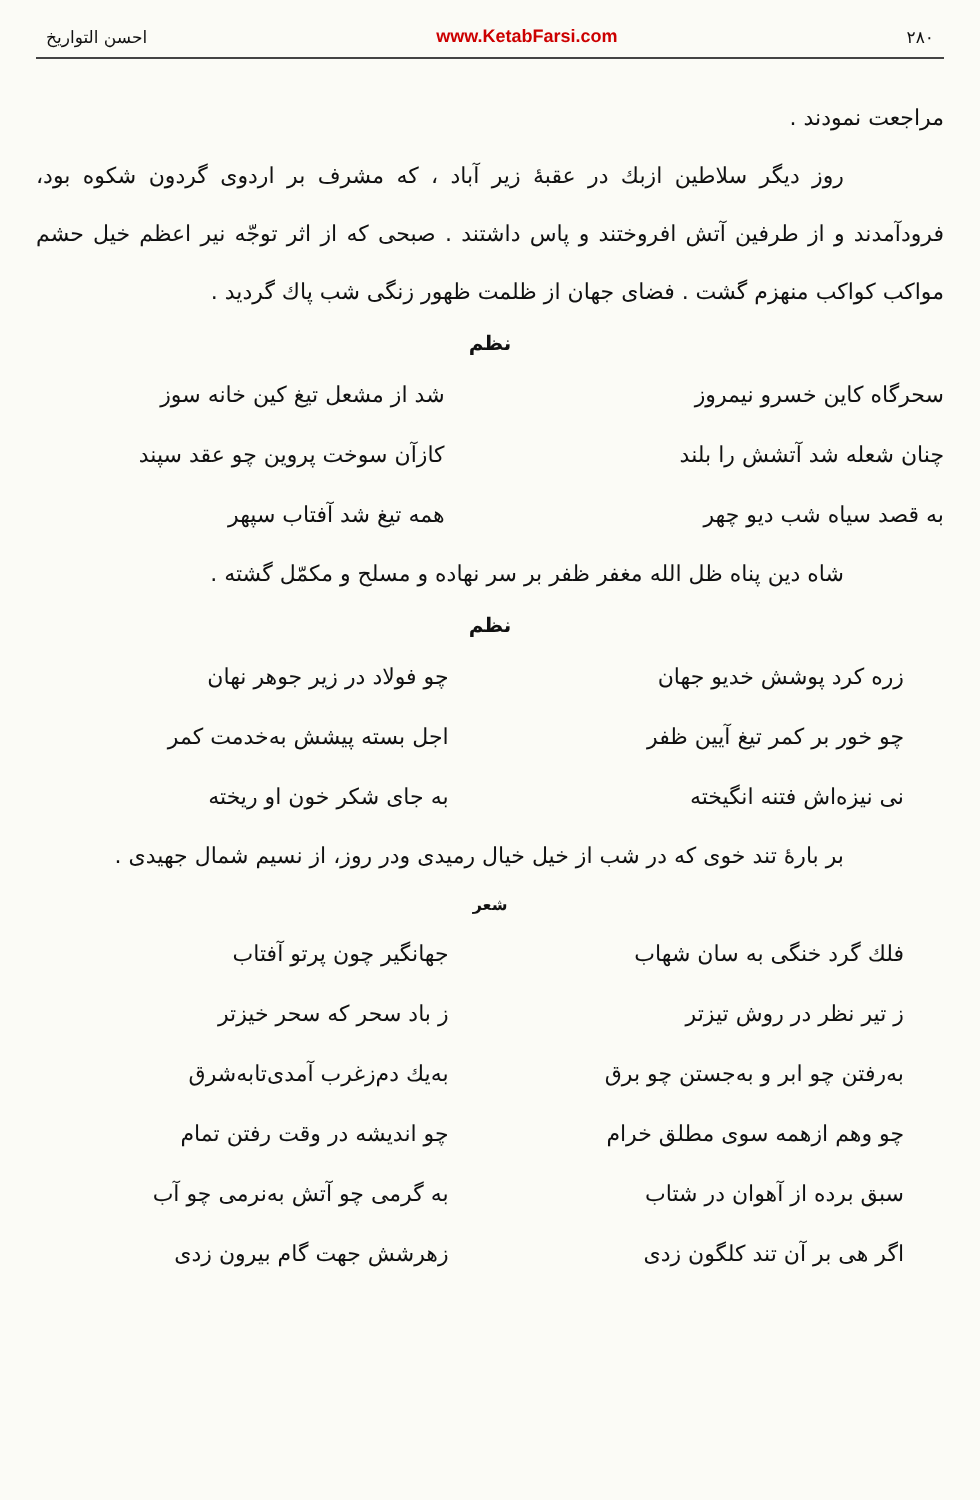۲۸۰ www.KetabFarsi.com احسن التواریخ
مراجعت نمودند .
روز دیگر سلاطین ازبك در عقبهٔ زیر آباد ، که مشرف بر اردوی گردون شکوه بود، فرودآمدند و از طرفین آتش افروختند و پاس داشتند . صبحی که از اثر توجّه نیر اعظم خیل حشم مواکب کواکب منهزم گشت . فضای جهان از ظلمت ظهور زنگی شب پاك گردید .
نظم
سحرگاه کاین خسرو نیمروز شد از مشعل تیغ کین خانه سوز
چنان شعله شد آتشش را بلند کازآن سوخت پروین چو عقد سپند
به قصد سیاه شب دیو چهر همه تیغ شد آفتاب سپهر
شاه دین پناه ظل الله مغفر ظفر بر سر نهاده و مسلح و مکمّل گشته .
نظم
زره کرد پوشش خدیو جهان چو فولاد در زیر جوهر نهان
چو خور بر کمر تیغ آیین ظفر اجل بسته پیشش به‌خدمت کمر
نی نیزه‌اش فتنه انگیخته به جای شکر خون او ریخته
بر بارهٔ تند خوی که در شب از خیل خیال رمیدی ودر روز، از نسیم شمال جهیدی .
شعر
فلك گرد خنگی به سان شهاب جهانگیر چون پرتو آفتاب
ز تیر نظر در روش تیزتر ز باد سحر که سحر خیزتر
به‌رفتن چو ابر و به‌جستن چو برق به‌یك دم‌زغرب آمدی‌تابه‌شرق
چو وهم ازهمه سوی مطلق خرام چو اندیشه در وقت رفتن تمام
سبق برده از آهوان در شتاب به گرمی چو آتش به‌نرمی چو آب
اگر هی بر آن تند کلگون زدی زهرشش جهت گام بیرون زدی